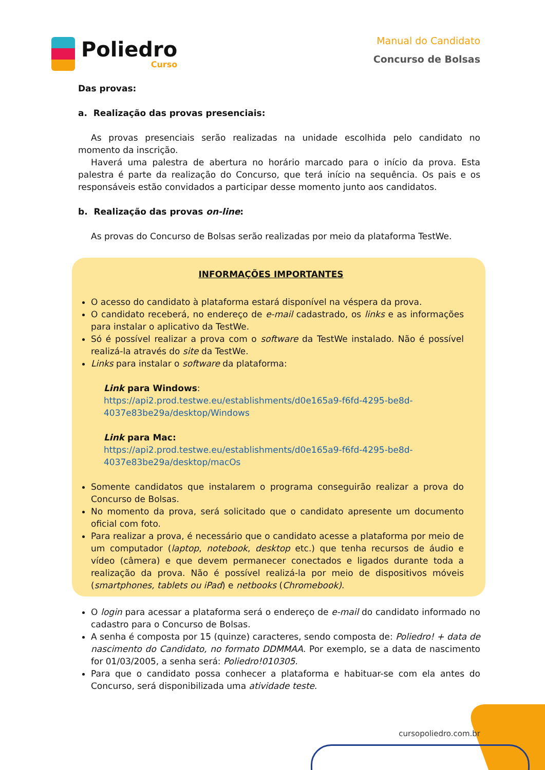Poliedro
Curso
Manual do Candidato
Concurso de Bolsas
Das provas:
a. Realização das provas presenciais:
As provas presenciais serão realizadas na unidade escolhida pelo candidato no momento da inscrição.
Haverá uma palestra de abertura no horário marcado para o início da prova. Esta palestra é parte da realização do Concurso, que terá início na sequência. Os pais e os responsáveis estão convidados a participar desse momento junto aos candidatos.
b. Realização das provas on-line:
As provas do Concurso de Bolsas serão realizadas por meio da plataforma TestWe.
INFORMAÇÕES IMPORTANTES
O acesso do candidato à plataforma estará disponível na véspera da prova.
O candidato receberá, no endereço de e-mail cadastrado, os links e as informações para instalar o aplicativo da TestWe.
Só é possível realizar a prova com o software da TestWe instalado. Não é possível realizá-la através do site da TestWe.
Links para instalar o software da plataforma:
Link para Windows:
https://api2.prod.testwe.eu/establishments/d0e165a9-f6fd-4295-be8d-4037e83be29a/desktop/Windows
Link para Mac:
https://api2.prod.testwe.eu/establishments/d0e165a9-f6fd-4295-be8d-4037e83be29a/desktop/macOs
Somente candidatos que instalarem o programa conseguirão realizar a prova do Concurso de Bolsas.
No momento da prova, será solicitado que o candidato apresente um documento oficial com foto.
Para realizar a prova, é necessário que o candidato acesse a plataforma por meio de um computador (laptop, notebook, desktop etc.) que tenha recursos de áudio e vídeo (câmera) e que devem permanecer conectados e ligados durante toda a realização da prova. Não é possível realizá-la por meio de dispositivos móveis (smartphones, tablets ou iPad) e netbooks (Chromebook).
O login para acessar a plataforma será o endereço de e-mail do candidato informado no cadastro para o Concurso de Bolsas.
A senha é composta por 15 (quinze) caracteres, sendo composta de: Poliedro! + data de nascimento do Candidato, no formato DDMMAA. Por exemplo, se a data de nascimento for 01/03/2005, a senha será: Poliedro!010305.
Para que o candidato possa conhecer a plataforma e habituar-se com ela antes do Concurso, será disponibilizada uma atividade teste.
cursopoliedro.com.br